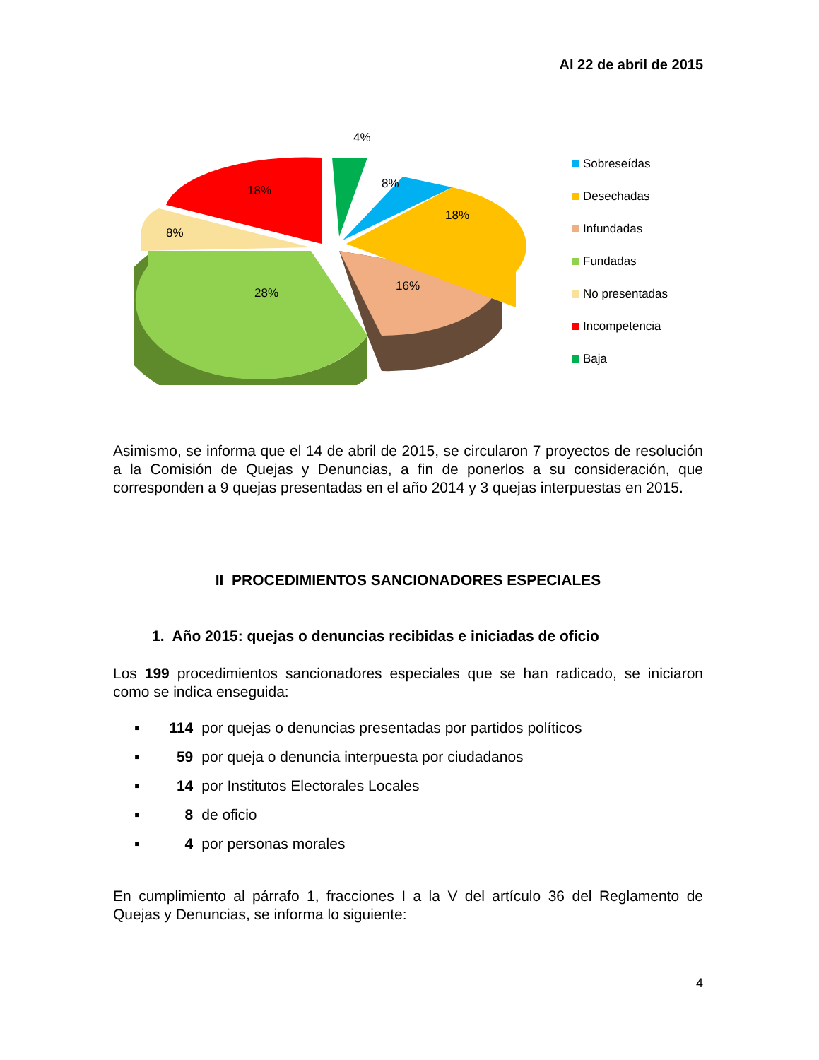Al 22 de abril de 2015
4%
8%
18%
16%
28%
8%
18%
Sobreseídas
Desechadas
Infundadas
Fundadas
No presentadas
Incompetencia
Baja
Asimismo, se informa que el 14 de abril de 2015, se circularon 7 proyectos de resolución a la Comisión de Quejas y Denuncias, a fin de ponerlos a su consideración, que corresponden a 9 quejas presentadas en el año 2014 y 3 quejas interpuestas en 2015.
II PROCEDIMIENTOS SANCIONADORES ESPECIALES
1. Año 2015: quejas o denuncias recibidas e iniciadas de oficio
Los 199 procedimientos sancionadores especiales que se han radicado, se iniciaron como se indica enseguida:
▪ 114 por quejas o denuncias presentadas por partidos políticos
▪ 59 por queja o denuncia interpuesta por ciudadanos
▪ 14 por Institutos Electorales Locales
▪ 8 de oficio
▪ 4 por personas morales
En cumplimiento al párrafo 1, fracciones I a la V del artículo 36 del Reglamento de Quejas y Denuncias, se informa lo siguiente:
4